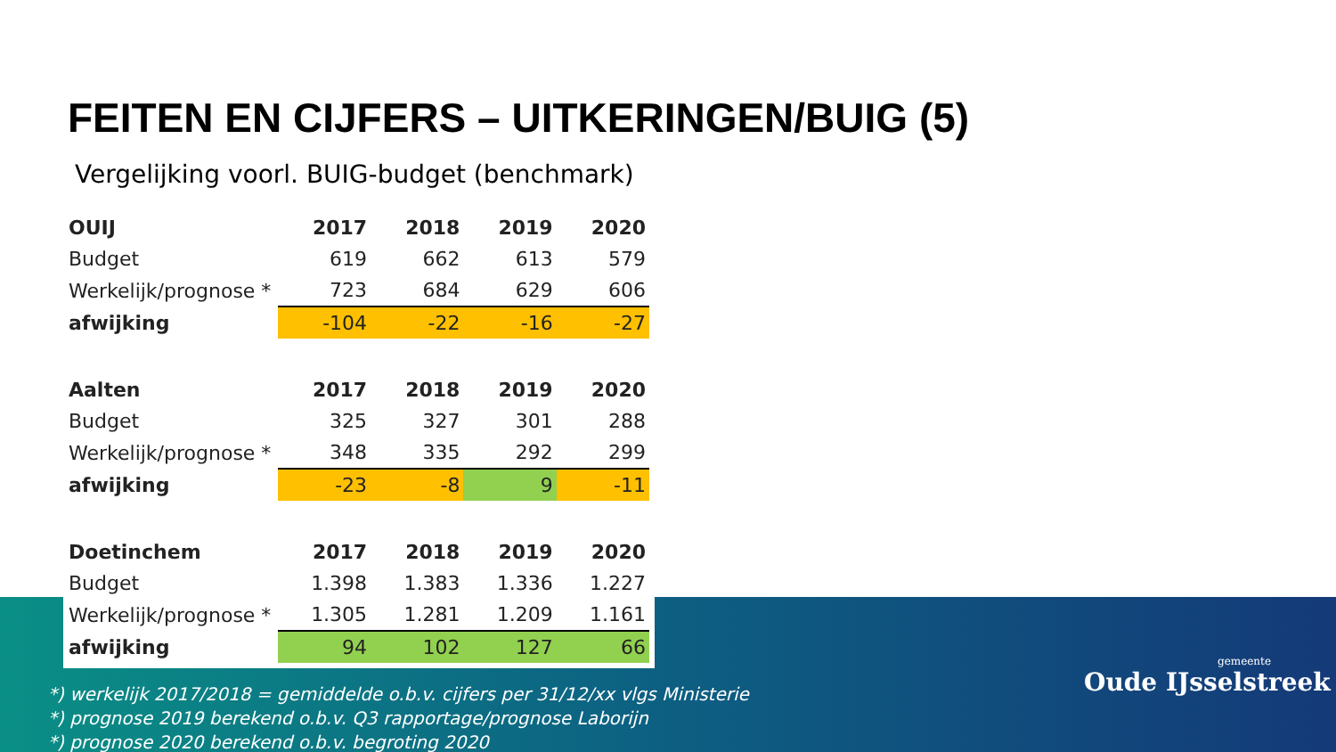FEITEN EN CIJFERS – UITKERINGEN/BUIG (5)
Vergelijking voorl. BUIG-budget (benchmark)
| OUIJ | 2017 | 2018 | 2019 | 2020 |
| --- | --- | --- | --- | --- |
| Budget | 619 | 662 | 613 | 579 |
| Werkelijk/prognose * | 723 | 684 | 629 | 606 |
| afwijking | -104 | -22 | -16 | -27 |
| Aalten | 2017 | 2018 | 2019 | 2020 |
| Budget | 325 | 327 | 301 | 288 |
| Werkelijk/prognose * | 348 | 335 | 292 | 299 |
| afwijking | -23 | -8 | 9 | -11 |
| Doetinchem | 2017 | 2018 | 2019 | 2020 |
| Budget | 1.398 | 1.383 | 1.336 | 1.227 |
| Werkelijk/prognose * | 1.305 | 1.281 | 1.209 | 1.161 |
| afwijking | 94 | 102 | 127 | 66 |
*) werkelijk 2017/2018 = gemiddelde o.b.v. cijfers per 31/12/xx vlgs Ministerie
*) prognose 2019 berekend o.b.v. Q3 rapportage/prognose Laborijn
*) prognose 2020 berekend o.b.v. begroting 2020
gemeente
Oude IJsselstreek